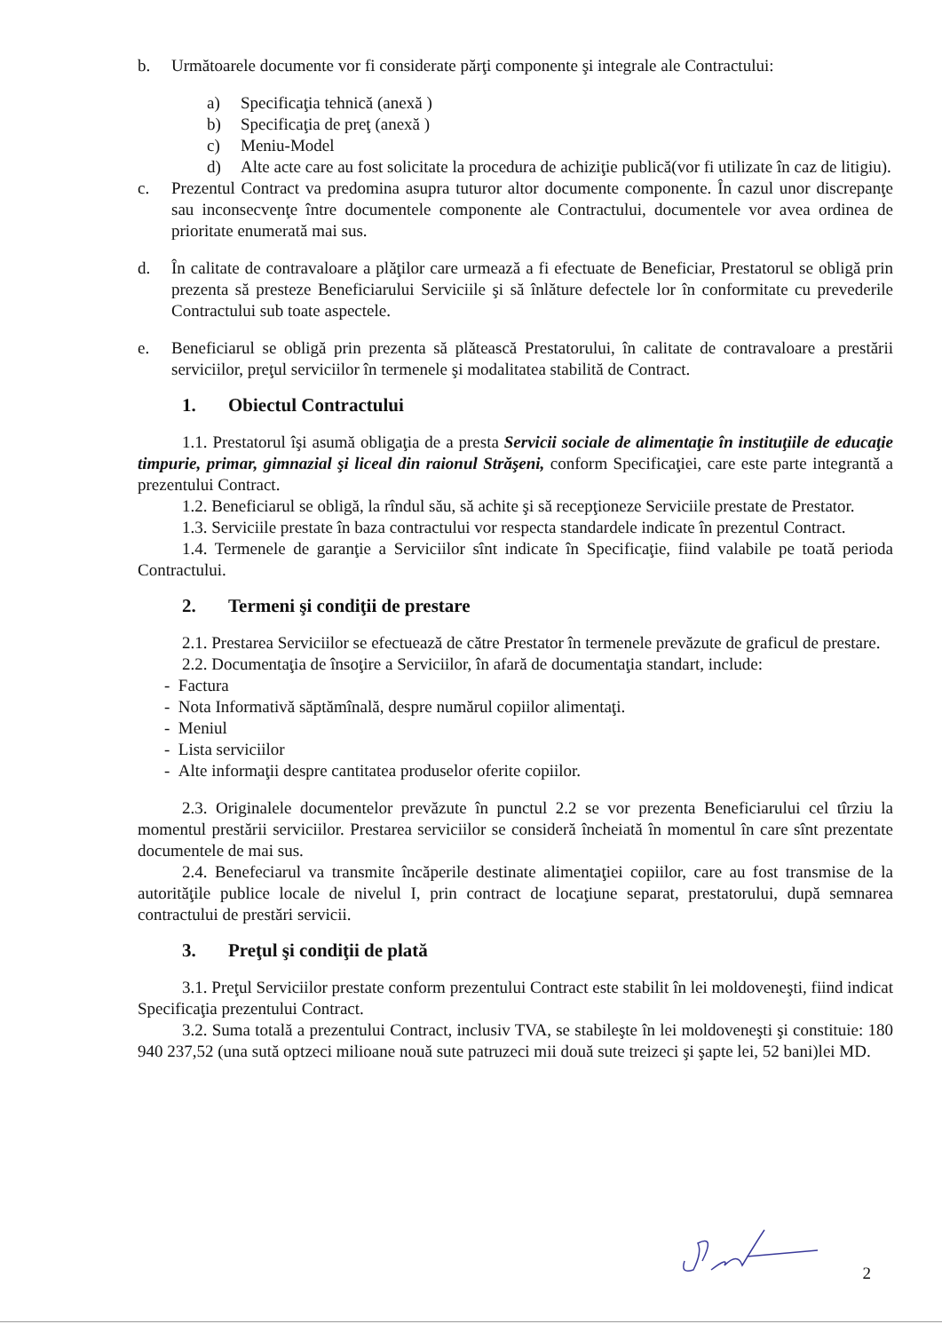b. Următoarele documente vor fi considerate părţi componente şi integrale ale Contractului:
a) Specificaţia tehnică (anexă )
b) Specificaţia de preţ (anexă )
c) Meniu-Model
d) Alte acte care au fost solicitate la procedura de achiziţie publică(vor fi utilizate în caz de litigiu).
c. Prezentul Contract va predomina asupra tuturor altor documente componente. În cazul unor discrepanţe sau inconsecvenţe între documentele componente ale Contractului, documentele vor avea ordinea de prioritate enumerată mai sus.
d. În calitate de contravaloare a plăţilor care urmează a fi efectuate de Beneficiar, Prestatorul se obligă prin prezenta să presteze Beneficiarului Serviciile şi să înlăture defectele lor în conformitate cu prevederile Contractului sub toate aspectele.
e. Beneficiarul se obligă prin prezenta să plătească Prestatorului, în calitate de contravaloare a prestării serviciilor, preţul serviciilor în termenele şi modalitatea stabilită de Contract.
1. Obiectul Contractului
1.1. Prestatorul îşi asumă obligaţia de a presta Servicii sociale de alimentaţie în instituţiile de educaţie timpurie, primar, gimnazial şi liceal din raionul Străşeni, conform Specificaţiei, care este parte integrantă a prezentului Contract.
1.2. Beneficiarul se obligă, la rîndul său, să achite şi să recepţioneze Serviciile prestate de Prestator.
1.3. Serviciile prestate în baza contractului vor respecta standardele indicate în prezentul Contract.
1.4. Termenele de garanţie a Serviciilor sînt indicate în Specificaţie, fiind valabile pe toată perioda Contractului.
2. Termeni şi condiţii de prestare
2.1. Prestarea Serviciilor se efectuează de către Prestator în termenele prevăzute de graficul de prestare.
2.2. Documentaţia de însoţire a Serviciilor, în afară de documentaţia standart, include:
- Factura
- Nota Informativă săptămînală, despre numărul copiilor alimentaţi.
- Meniul
- Lista serviciilor
- Alte informaţii despre cantitatea produselor oferite copiilor.
2.3. Originalele documentelor prevăzute în punctul 2.2 se vor prezenta Beneficiarului cel tîrziu la momentul prestării serviciilor. Prestarea serviciilor se consideră încheiată în momentul în care sînt prezentate documentele de mai sus.
2.4. Benefeciarul va transmite încăperile destinate alimentaţiei copiilor, care au fost transmise de la autorităţile publice locale de nivelul I, prin contract de locaţiune separat, prestatorului, după semnarea contractului de prestări servicii.
3. Preţul şi condiţii de plată
3.1. Preţul Serviciilor prestate conform prezentului Contract este stabilit în lei moldoveneşti, fiind indicat Specificaţia prezentului Contract.
3.2. Suma totală a prezentului Contract, inclusiv TVA, se stabileşte în lei moldoveneşti şi constituie: 180 940 237,52 (una sută optzeci milioane nouă sute patruzeci mii două sute treizeci şi şapte lei, 52 bani)lei MD.
2